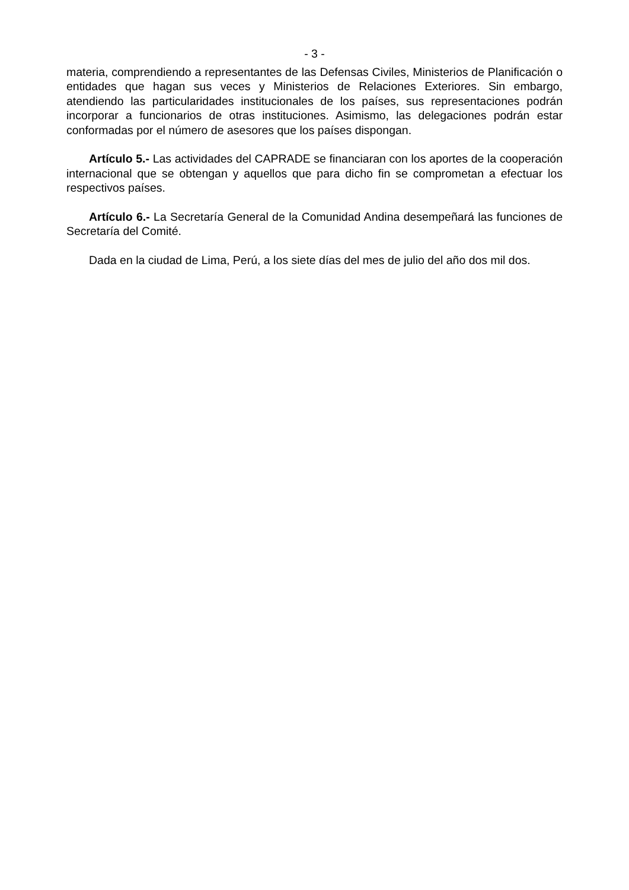- 3 -
materia, comprendiendo a representantes de las Defensas Civiles, Ministerios de Planificación o entidades que hagan sus veces y Ministerios de Relaciones Exteriores. Sin embargo, atendiendo las particularidades institucionales de los países, sus representaciones podrán incorporar a funcionarios de otras instituciones. Asimismo, las delegaciones podrán estar conformadas por el número de asesores que los países dispongan.
Artículo 5.- Las actividades del CAPRADE se financiaran con los aportes de la cooperación internacional que se obtengan y aquellos que para dicho fin se comprometan a efectuar los respectivos países.
Artículo 6.- La Secretaría General de la Comunidad Andina desempeñará las funciones de Secretaría del Comité.
Dada en la ciudad de Lima, Perú, a los siete días del mes de julio del año dos mil dos.